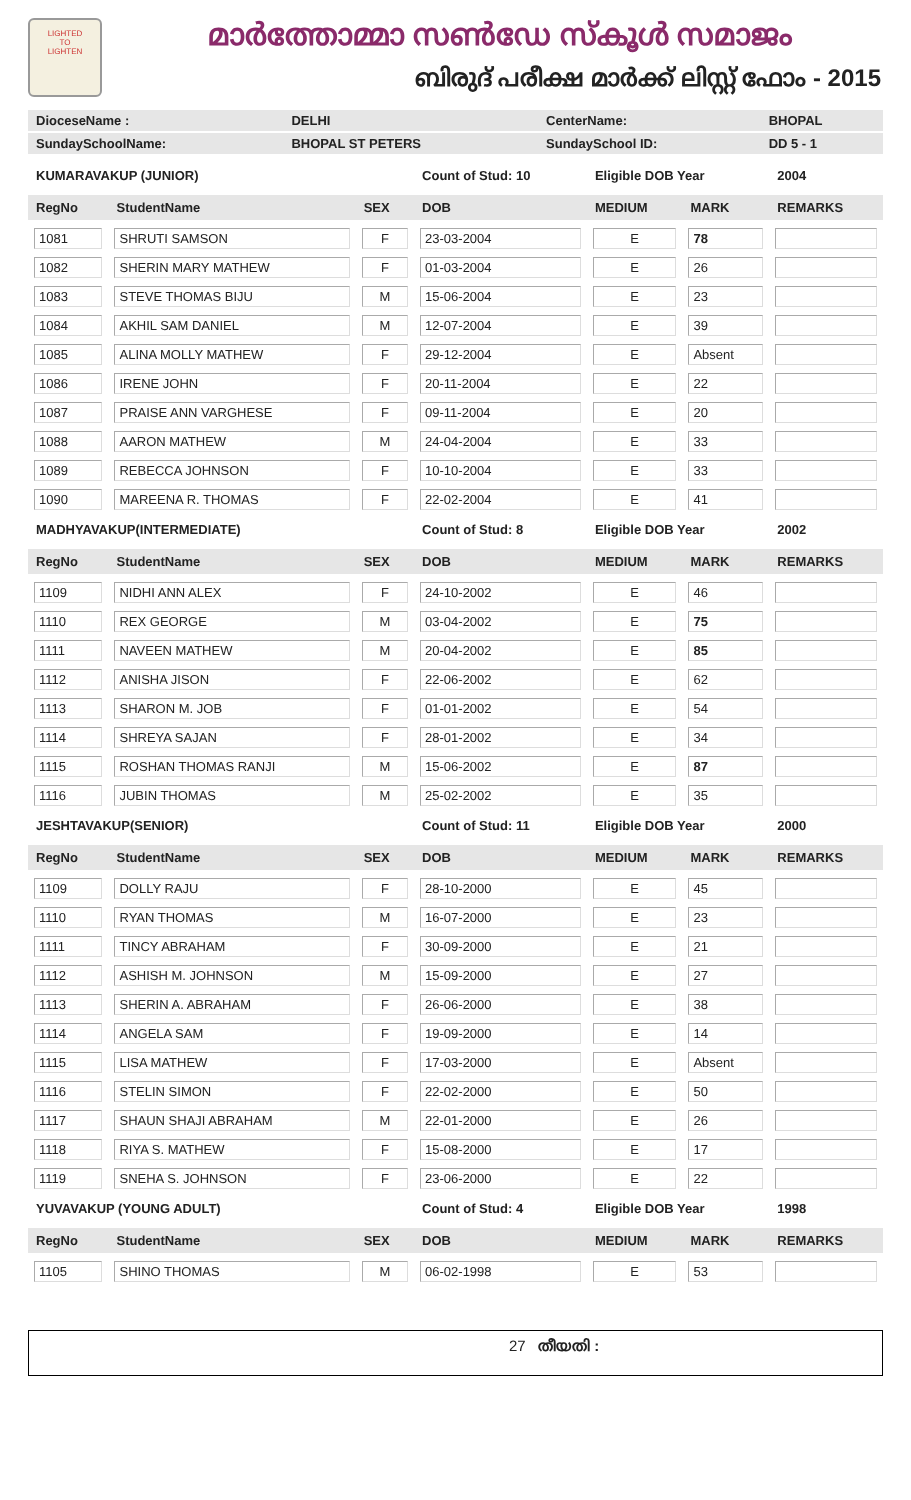LIGHTED
TO
LIGHTEN
മാർത്തോമ്മാ സൺഡേ സ്കൂൾ സമാജം
ബിരുദ് പരീക്ഷ മാർക്ക് ലിസ്റ്റ് ഫോം - 2015
| DioceseName : | DELHI | CenterName: | BHOPAL |
| SundaySchoolName: | BHOPAL ST PETERS | SundaySchool ID: | DD 5 - 1 |
| KUMARAVAKUP (JUNIOR) | | | Count of Stud: 10 | Eligible DOB Year | | 2004 |
| RegNo | StudentName | SEX | DOB | MEDIUM | MARK | REMARKS |
| 1081 | SHRUTI SAMSON | F | 23-03-2004 | E | 78 | |
| 1082 | SHERIN MARY MATHEW | F | 01-03-2004 | E | 26 | |
| 1083 | STEVE THOMAS BIJU | M | 15-06-2004 | E | 23 | |
| 1084 | AKHIL SAM DANIEL | M | 12-07-2004 | E | 39 | |
| 1085 | ALINA MOLLY MATHEW | F | 29-12-2004 | E | Absent | |
| 1086 | IRENE JOHN | F | 20-11-2004 | E | 22 | |
| 1087 | PRAISE ANN VARGHESE | F | 09-11-2004 | E | 20 | |
| 1088 | AARON MATHEW | M | 24-04-2004 | E | 33 | |
| 1089 | REBECCA JOHNSON | F | 10-10-2004 | E | 33 | |
| 1090 | MAREENA R. THOMAS | F | 22-02-2004 | E | 41 | |
| MADHYAVAKUP(INTERMEDIATE) | | | Count of Stud: 8 | Eligible DOB Year | | 2002 |
| RegNo | StudentName | SEX | DOB | MEDIUM | MARK | REMARKS |
| 1109 | NIDHI ANN ALEX | F | 24-10-2002 | E | 46 | |
| 1110 | REX GEORGE | M | 03-04-2002 | E | 75 | |
| 1111 | NAVEEN MATHEW | M | 20-04-2002 | E | 85 | |
| 1112 | ANISHA JISON | F | 22-06-2002 | E | 62 | |
| 1113 | SHARON M. JOB | F | 01-01-2002 | E | 54 | |
| 1114 | SHREYA SAJAN | F | 28-01-2002 | E | 34 | |
| 1115 | ROSHAN THOMAS RANJI | M | 15-06-2002 | E | 87 | |
| 1116 | JUBIN THOMAS | M | 25-02-2002 | E | 35 | |
| JESHTAVAKUP(SENIOR) | | | Count of Stud: 11 | Eligible DOB Year | | 2000 |
| RegNo | StudentName | SEX | DOB | MEDIUM | MARK | REMARKS |
| 1109 | DOLLY RAJU | F | 28-10-2000 | E | 45 | |
| 1110 | RYAN THOMAS | M | 16-07-2000 | E | 23 | |
| 1111 | TINCY ABRAHAM | F | 30-09-2000 | E | 21 | |
| 1112 | ASHISH M. JOHNSON | M | 15-09-2000 | E | 27 | |
| 1113 | SHERIN A. ABRAHAM | F | 26-06-2000 | E | 38 | |
| 1114 | ANGELA SAM | F | 19-09-2000 | E | 14 | |
| 1115 | LISA MATHEW | F | 17-03-2000 | E | Absent | |
| 1116 | STELIN SIMON | F | 22-02-2000 | E | 50 | |
| 1117 | SHAUN SHAJI ABRAHAM | M | 22-01-2000 | E | 26 | |
| 1118 | RIYA S. MATHEW | F | 15-08-2000 | E | 17 | |
| 1119 | SNEHA S. JOHNSON | F | 23-06-2000 | E | 22 | |
| YUVAVAKUP (YOUNG ADULT) | | | Count of Stud: 4 | Eligible DOB Year | | 1998 |
| RegNo | StudentName | SEX | DOB | MEDIUM | MARK | REMARKS |
| 1105 | SHINO THOMAS | M | 06-02-1998 | E | 53 | |
27 തീയതി :